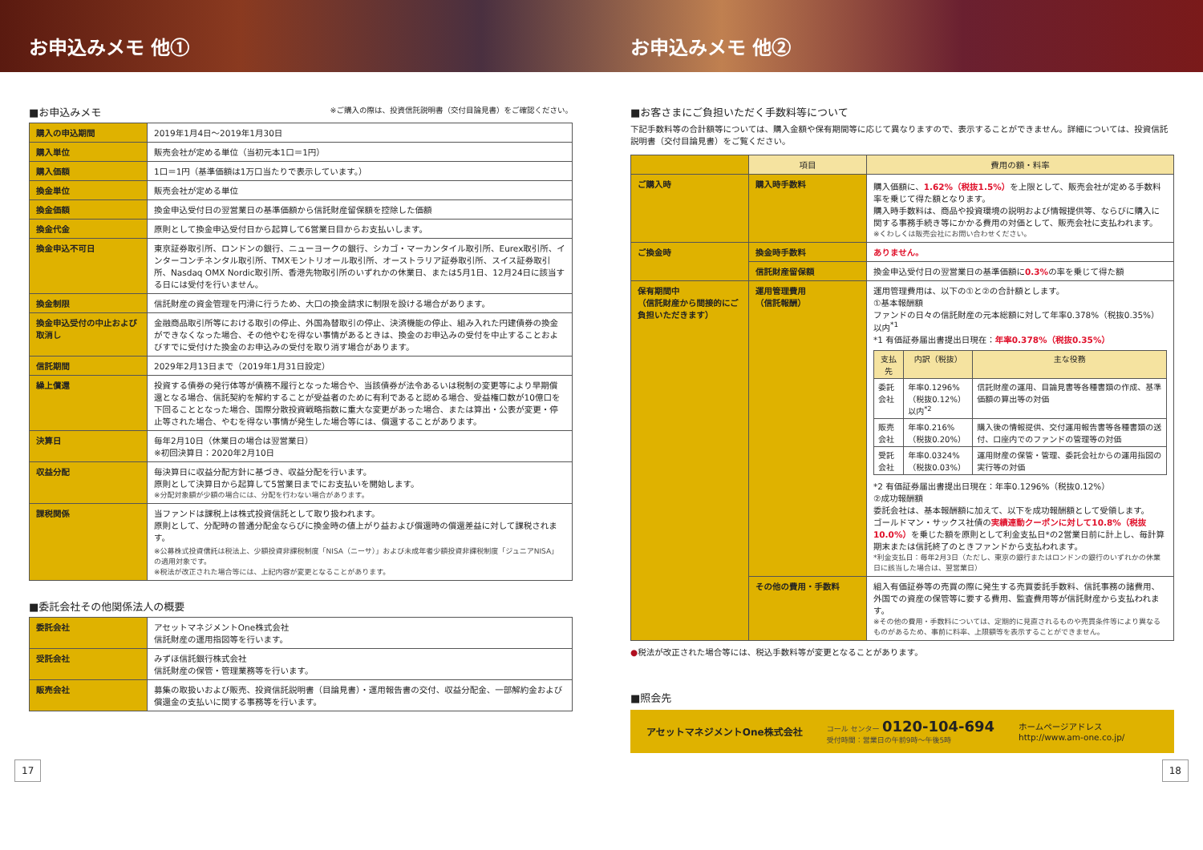お申込みメモ 他① お申込みメモ 他②
■お申込みメモ ※ご購入の際は、投資信託説明書（交付目論見書）をご確認ください。
| 購入の申込期間 | 2019年1月4日～2019年1月30日 |
| 購入単位 | 販売会社が定める単位（当初元本1口＝1円） |
| 購入価額 | 1口＝1円（基準価額は1万口当たりで表示しています。） |
| 換金単位 | 販売会社が定める単位 |
| 換金価額 | 換金申込受付日の翌営業日の基準価額から信託財産留保額を控除した価額 |
| 換金代金 | 原則として換金申込受付日から起算して6営業日目からお支払いします。 |
| 換金申込不可日 | 東京証券取引所、ロンドンの銀行、ニューヨークの銀行、シカゴ・マーカンタイル取引所、Eurex取引所、インターコンチネンタル取引所、TMXモントリオール取引所、オーストラリア証券取引所、スイス証券取引所、Nasdaq OMX Nordic取引所、香港先物取引所のいずれかの休業日、または5月1日、12月24日に該当する日には受付を行いません。 |
| 換金制限 | 信託財産の資金管理を円滑に行うため、大口の換金請求に制限を設ける場合があります。 |
| 換金申込受付の中止および取消し | 金融商品取引所等における取引の停止、外国為替取引の停止、決済機能の停止、組み入れた円建債券の換金ができなくなった場合、その他やむを得ない事情があるときは、換金のお申込みの受付を中止することおよびすでに受付けた換金のお申込みの受付を取り消す場合があります。 |
| 信託期間 | 2029年2月13日まで（2019年1月31日設定） |
| 繰上償還 | 投資する債券の発行体等が債務不履行となった場合や、当該債券が法令あるいは税制の変更等により早期償還となる場合、信託契約を解約することが受益者のために有利であると認める場合、受益権口数が10億口を下回ることとなった場合、国際分散投資戦略指数に重大な変更があった場合、または算出・公表が変更・停止等された場合、やむを得ない事情が発生した場合等には、償還することがあります。 |
| 決算日 | 毎年2月10日（休業日の場合は翌営業日） ※初回決算日：2020年2月10日 |
| 収益分配 | 毎決算日に収益分配方針に基づき、収益分配を行います。 原則として決算日から起算して5営業日までにお支払いを開始します。 ※分配対象額が少額の場合には、分配を行わない場合があります。 |
| 課税関係 | 当ファンドは課税上は株式投資信託として取り扱われます。 原則として、分配時の普通分配金ならびに換金時の値上がり益および償還時の償還差益に対して課税されます。 ※公募株式投資信託は税法上、少額投資非課税制度「NISA（ニーサ）」および未成年者少額投資非課税制度「ジュニアNISA」の適用対象です。 ※税法が改正された場合等には、上記内容が変更となることがあります。 |
■委託会社その他関係法人の概要
| 委託会社 | アセットマネジメントOne株式会社 信託財産の運用指図等を行います。 |
| 受託会社 | みずほ信託銀行株式会社 信託財産の保管・管理業務等を行います。 |
| 販売会社 | 募集の取扱いおよび販売、投資信託説明書（目論見書）・運用報告書の交付、収益分配金、一部解約金および償還金の支払いに関する事務等を行います。 |
■お客さまにご負担いただく手数料等について
下記手数料等の合計額等については、購入金額や保有期間等に応じて異なりますので、表示することができません。詳細については、投資信託説明書（交付目論見書）をご覧ください。
| | 項目 | 費用の額・料率 |
| --- | --- | --- |
| ご購入時 | 購入時手数料 | 購入価額に、 1.62%（税抜1.5%） を上限として、販売会社が定める手数料率を乗じて得た額となります。 購入時手数料は、商品や投資環境の説明および情報提供等、ならびに購入に関する事務手続き等にかかる費用の対価として、販売会社に支払われます。 ※くわしくは販売会社にお問い合わせください。 |
| ご換金時 | 換金時手数料 | ありません。 |
| | 信託財産留保額 | 換金申込受付日の翌営業日の基準価額に 0.3% の率を乗じて得た額 |
| 保有期間中 （信託財産から間接的にご負担いただきます） | 運用管理費用 （信託報酬） | 運用管理費用は、以下の①と②の合計額とします。 ①基本報酬額 ファンドの日々の信託財産の元本総額に対して年率0.378%（税抜0.35%）以内<sup>*1</sup> *1 有価証券届出書提出日現在： 年率0.378%（税抜0.35%） / 支払先 / 内訳（税抜） / 主な役務 / / --- / --- / --- / / 委託会社 / 年率0.1296% （税抜0.12%）以内<sup>*2</sup> / 信託財産の運用、目論見書等各種書類の作成、基準価額の算出等の対価 / / 販売会社 / 年率0.216% （税抜0.20%） / 購入後の情報提供、交付運用報告書等各種書類の送付、口座内でのファンドの管理等の対価 / / 受託会社 / 年率0.0324% （税抜0.03%） / 運用財産の保管・管理、委託会社からの運用指図の実行等の対価 / *2 有価証券届出書提出日現在：年率0.1296%（税抜0.12%） ②成功報酬額 委託会社は、基本報酬額に加えて、以下を成功報酬額として受領します。 ゴールドマン・サックス社債の 実績連動クーポンに対して10.8%（税抜10.0%） を乗じた額を原則として利金支払日*の2営業日前に計上し、毎計算期末または信託終了のときファンドから支払われます。 *利金支払日：毎年2月3日（ただし、東京の銀行またはロンドンの銀行のいずれかの休業日に該当した場合は、翌営業日） |
| | その他の費用・手数料 | 組入有価証券等の売買の際に発生する売買委託手数料、信託事務の諸費用、外国での資産の保管等に要する費用、監査費用等が信託財産から支払われます。 ※その他の費用・手数料については、定期的に見直されるものや売買条件等により異なるものがあるため、事前に料率、上限額等を表示することができません。 |
●税法が改正された場合等には、税込手数料等が変更となることがあります。
■照会先
アセットマネジメントOne株式会社
コール センター 0120-104-694
受付時間：営業日の午前9時～午後5時
ホームページアドレス
http://www.am-one.co.jp/
17 18